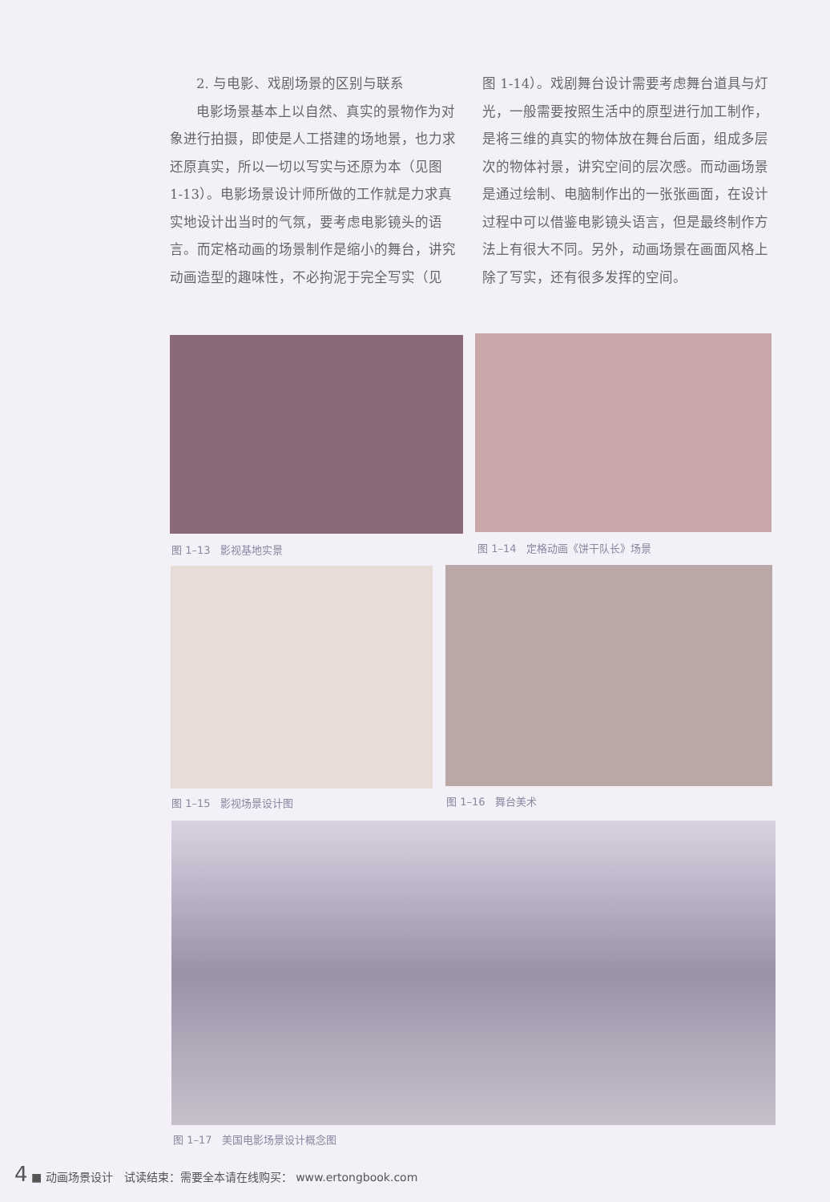2. 与电影、戏剧场景的区别与联系
电影场景基本上以自然、真实的景物作为对象进行拍摄，即使是人工搭建的场地景，也力求还原真实，所以一切以写实与还原为本（见图 1-13）。电影场景设计师所做的工作就是力求真实地设计出当时的气氛，要考虑电影镜头的语言。而定格动画的场景制作是缩小的舞台，讲究动画造型的趣味性，不必拘泥于完全写实（见
图 1-14）。戏剧舞台设计需要考虑舞台道具与灯光，一般需要按照生活中的原型进行加工制作，是将三维的真实的物体放在舞台后面，组成多层次的物体衬景，讲究空间的层次感。而动画场景是通过绘制、电脑制作出的一张张画面，在设计过程中可以借鉴电影镜头语言，但是最终制作方法上有很大不同。另外，动画场景在画面风格上除了写实，还有很多发挥的空间。
图 1–13　影视基地实景 图 1–14　定格动画《饼干队长》场景
图 1–15　影视场景设计图 图 1–16　舞台美术
图 1–17　美国电影场景设计概念图
4 ■ 动画场景设计　试读结束：需要全本请在线购买： www.ertongbook.com